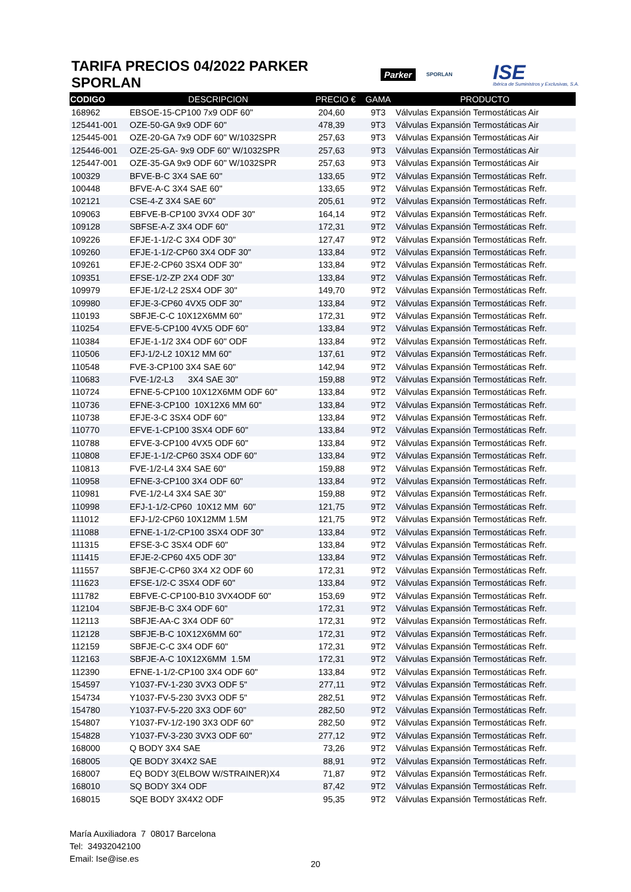TARIFA PRECIOS 04/2022 PARKER SPORLAN
Parker SPORLAN ISE
Ibérica de Suministros y Exclusivas, S.A.
| CODIGO | DESCRIPCION | PRECIO € | GAMA | PRODUCTO |
| --- | --- | --- | --- | --- |
| 168962 | EBSOE-15-CP100 7x9 ODF 60" | 204,60 | 9T3 | Válvulas Expansión Termostáticas Air |
| 125441-001 | OZE-50-GA 9x9 ODF 60" | 478,39 | 9T3 | Válvulas Expansión Termostáticas Air |
| 125445-001 | OZE-20-GA 7x9 ODF 60" W/1032SPR | 257,63 | 9T3 | Válvulas Expansión Termostáticas Air |
| 125446-001 | OZE-25-GA- 9x9 ODF 60" W/1032SPR | 257,63 | 9T3 | Válvulas Expansión Termostáticas Air |
| 125447-001 | OZE-35-GA 9x9 ODF 60" W/1032SPR | 257,63 | 9T3 | Válvulas Expansión Termostáticas Air |
| 100329 | BFVE-B-C 3X4 SAE 60" | 133,65 | 9T2 | Válvulas Expansión Termostáticas Refr. |
| 100448 | BFVE-A-C 3X4 SAE 60" | 133,65 | 9T2 | Válvulas Expansión Termostáticas Refr. |
| 102121 | CSE-4-Z 3X4 SAE 60" | 205,61 | 9T2 | Válvulas Expansión Termostáticas Refr. |
| 109063 | EBFVE-B-CP100 3VX4 ODF 30" | 164,14 | 9T2 | Válvulas Expansión Termostáticas Refr. |
| 109128 | SBFSE-A-Z 3X4 ODF 60" | 172,31 | 9T2 | Válvulas Expansión Termostáticas Refr. |
| 109226 | EFJE-1-1/2-C 3X4 ODF 30" | 127,47 | 9T2 | Válvulas Expansión Termostáticas Refr. |
| 109260 | EFJE-1-1/2-CP60 3X4 ODF 30" | 133,84 | 9T2 | Válvulas Expansión Termostáticas Refr. |
| 109261 | EFJE-2-CP60 3SX4 ODF 30" | 133,84 | 9T2 | Válvulas Expansión Termostáticas Refr. |
| 109351 | EFSE-1/2-ZP 2X4 ODF 30" | 133,84 | 9T2 | Válvulas Expansión Termostáticas Refr. |
| 109979 | EFJE-1/2-L2 2SX4 ODF 30" | 149,70 | 9T2 | Válvulas Expansión Termostáticas Refr. |
| 109980 | EFJE-3-CP60 4VX5 ODF 30" | 133,84 | 9T2 | Válvulas Expansión Termostáticas Refr. |
| 110193 | SBFJE-C-C 10X12X6MM 60" | 172,31 | 9T2 | Válvulas Expansión Termostáticas Refr. |
| 110254 | EFVE-5-CP100 4VX5 ODF 60" | 133,84 | 9T2 | Válvulas Expansión Termostáticas Refr. |
| 110384 | EFJE-1-1/2 3X4 ODF 60" ODF | 133,84 | 9T2 | Válvulas Expansión Termostáticas Refr. |
| 110506 | EFJ-1/2-L2 10X12 MM 60" | 137,61 | 9T2 | Válvulas Expansión Termostáticas Refr. |
| 110548 | FVE-3-CP100 3X4 SAE 60" | 142,94 | 9T2 | Válvulas Expansión Termostáticas Refr. |
| 110683 | FVE-1/2-L3 3X4 SAE 30" | 159,88 | 9T2 | Válvulas Expansión Termostáticas Refr. |
| 110724 | EFNE-5-CP100 10X12X6MM ODF 60" | 133,84 | 9T2 | Válvulas Expansión Termostáticas Refr. |
| 110736 | EFNE-3-CP100 10X12X6 MM 60" | 133,84 | 9T2 | Válvulas Expansión Termostáticas Refr. |
| 110738 | EFJE-3-C 3SX4 ODF 60" | 133,84 | 9T2 | Válvulas Expansión Termostáticas Refr. |
| 110770 | EFVE-1-CP100 3SX4 ODF 60" | 133,84 | 9T2 | Válvulas Expansión Termostáticas Refr. |
| 110788 | EFVE-3-CP100 4VX5 ODF 60" | 133,84 | 9T2 | Válvulas Expansión Termostáticas Refr. |
| 110808 | EFJE-1-1/2-CP60 3SX4 ODF 60" | 133,84 | 9T2 | Válvulas Expansión Termostáticas Refr. |
| 110813 | FVE-1/2-L4 3X4 SAE 60" | 159,88 | 9T2 | Válvulas Expansión Termostáticas Refr. |
| 110958 | EFNE-3-CP100 3X4 ODF 60" | 133,84 | 9T2 | Válvulas Expansión Termostáticas Refr. |
| 110981 | FVE-1/2-L4 3X4 SAE 30" | 159,88 | 9T2 | Válvulas Expansión Termostáticas Refr. |
| 110998 | EFJ-1-1/2-CP60 10X12 MM 60" | 121,75 | 9T2 | Válvulas Expansión Termostáticas Refr. |
| 111012 | EFJ-1/2-CP60 10X12MM 1.5M | 121,75 | 9T2 | Válvulas Expansión Termostáticas Refr. |
| 111088 | EFNE-1-1/2-CP100 3SX4 ODF 30" | 133,84 | 9T2 | Válvulas Expansión Termostáticas Refr. |
| 111315 | EFSE-3-C 3SX4 ODF 60" | 133,84 | 9T2 | Válvulas Expansión Termostáticas Refr. |
| 111415 | EFJE-2-CP60 4X5 ODF 30" | 133,84 | 9T2 | Válvulas Expansión Termostáticas Refr. |
| 111557 | SBFJE-C-CP60 3X4 X2 ODF 60 | 172,31 | 9T2 | Válvulas Expansión Termostáticas Refr. |
| 111623 | EFSE-1/2-C 3SX4 ODF 60" | 133,84 | 9T2 | Válvulas Expansión Termostáticas Refr. |
| 111782 | EBFVE-C-CP100-B10 3VX4ODF 60" | 153,69 | 9T2 | Válvulas Expansión Termostáticas Refr. |
| 112104 | SBFJE-B-C 3X4 ODF 60" | 172,31 | 9T2 | Válvulas Expansión Termostáticas Refr. |
| 112113 | SBFJE-AA-C 3X4 ODF 60" | 172,31 | 9T2 | Válvulas Expansión Termostáticas Refr. |
| 112128 | SBFJE-B-C 10X12X6MM 60" | 172,31 | 9T2 | Válvulas Expansión Termostáticas Refr. |
| 112159 | SBFJE-C-C 3X4 ODF 60" | 172,31 | 9T2 | Válvulas Expansión Termostáticas Refr. |
| 112163 | SBFJE-A-C 10X12X6MM 1.5M | 172,31 | 9T2 | Válvulas Expansión Termostáticas Refr. |
| 112390 | EFNE-1-1/2-CP100 3X4 ODF 60" | 133,84 | 9T2 | Válvulas Expansión Termostáticas Refr. |
| 154597 | Y1037-FV-1-230 3VX3 ODF 5" | 277,11 | 9T2 | Válvulas Expansión Termostáticas Refr. |
| 154734 | Y1037-FV-5-230 3VX3 ODF 5" | 282,51 | 9T2 | Válvulas Expansión Termostáticas Refr. |
| 154780 | Y1037-FV-5-220 3X3 ODF 60" | 282,50 | 9T2 | Válvulas Expansión Termostáticas Refr. |
| 154807 | Y1037-FV-1/2-190 3X3 ODF 60" | 282,50 | 9T2 | Válvulas Expansión Termostáticas Refr. |
| 154828 | Y1037-FV-3-230 3VX3 ODF 60" | 277,12 | 9T2 | Válvulas Expansión Termostáticas Refr. |
| 168000 | Q BODY 3X4 SAE | 73,26 | 9T2 | Válvulas Expansión Termostáticas Refr. |
| 168005 | QE BODY 3X4X2 SAE | 88,91 | 9T2 | Válvulas Expansión Termostáticas Refr. |
| 168007 | EQ BODY 3(ELBOW W/STRAINER)X4 | 71,87 | 9T2 | Válvulas Expansión Termostáticas Refr. |
| 168010 | SQ BODY 3X4 ODF | 87,42 | 9T2 | Válvulas Expansión Termostáticas Refr. |
| 168015 | SQE BODY 3X4X2 ODF | 95,35 | 9T2 | Válvulas Expansión Termostáticas Refr. |
María Auxiliadora 7 08017 Barcelona
Tel: 34932042100
Email: Ise@ise.es
20